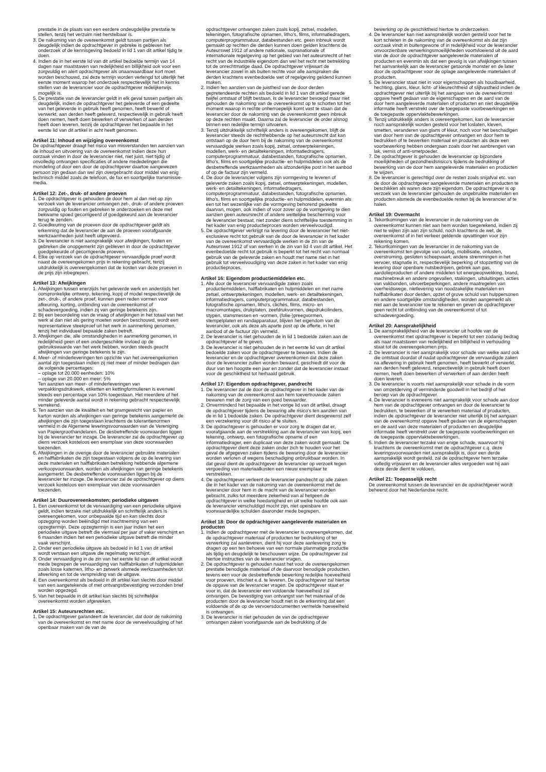prestatie in de plaats van een eerdere ondeugdelijke prestatie te stellen, tenzij het verzuim niet herstelbaar is.
3. De nakoming van de overeenkomst geldt tussen partijen als deugdelijk indien de opdrachtgever in gebreke is gebleven het onderzoek of de kennisgeving bedoeld in lid 1 van dit artikel tijdig te doen.
4. Indien de in het eerste lid van dit artikel bedoelde termijn van 14 dagen naar maatstaven van redelijkheid en billijkheid ook voor een zorgvuldig en alert opdrachtgever als onaanvaardbaar kort moet worden beschouwd, zal deze termijn worden verlengd tot uiterlijk het eerste moment waarop het onderzoek respectievelijk het in kennis stellen van de leverancier voor de opdrachtgever redelijkerwijs mogelijk is.
5. De prestatie van de leverancier geldt in elk geval tussen partijen als deugdelijk, indien de opdrachtgever het geleverde of een gedeelte van het geleverde in gebruik heeft genomen, heeft bewerkt of verwerkt, aan derden heeft geleverd, respectievelijk in gebruik heeft doen nemen, heeft doen bewerken of verwerken of aan derden heeft doen leveren, tenzij de opdrachtgever het bepaalde in het eerste lid van dit artikel in acht heeft genomen.
Artikel 11: Inhoud en wijziging overeenkomst
De opdrachtgever draagt het risico van misverstanden ten aanzien van de inhoud en uitvoering van de overeenkomst indien deze hun oorzaak vinden in door de leverancier niet, niet juist, niet tijdig of onvolledig ontvangen specificaties of andere mededelingen die mondeling of door een door de opdrachtgever daartoe aangewezen persoon zijn gedaan dan wel zijn overgebracht door middel van enig technisch middel zoals de telefoon, de fax en soortgelijke transmissie-media.
Artikel 12: Zet-, druk- of andere proeven
1. De opdrachtgever is gehouden de door hem al dan niet op zijn verzoek van de leverancier ontvangen zet-, druk- of andere proeven zorgvuldig op fouten en gebreken te onderzoeken en deze met bekwame spoed gecorrigeerd of goedgekeurd aan de leverancier terug te zenden.
2. Goedkeuring van de proeven door de opdrachtgever geldt als erkenning dat de leverancier de aan de proeven voorafgaande werkzaamheden juist heeft uitgevoerd.
3. De leverancier is niet aansprakelijk voor afwijkingen, fouten en gebreken die onopgemerkt zijn gebleven in door de opdrachtgever goedgekeurde of gecorrigeerde proeven.
4. Elke op verzoek van de opdrachtgever vervaardigde proef wordt naast de overeengekomen prijs in rekening gebracht, tenzij uitdrukkelijk is overeengekomen dat de kosten van deze proeven in de prijs zijn inbegrepen.
Artikel 13: Afwijkingen
1. Afwijkingen tussen enerzijds het geleverde werk en anderzijds het oorspronkelijke ontwerp, tekening, kopij of model respectievelijk de zet-, druk-, of andere proef, kunnen geen reden vormen voor afkeuring, korting, ontbinding van de overeenkomst of schadevergoeding, indien zij van geringe betekenis zijn.
2. Bij een beoordeling van de vraag of afwijkingen in het totaal van het werk al dan niet als gering moeten worden beschouwd, wordt een representatieve steekproef uit het werk in aanmerking genomen, tenzij het individueel bepaalde zaken betreft.
3. Afwijkingen die, alle omstandigheden in aanmerking genomen, in redelijkheid geen of een ondergeschikte invloed op de gebruikswaarde van het werk hebben, worden steeds geacht afwijkingen van geringe betekenis te zijn.
4. Meer- of minderleveringen ten opzichte van het overeengekomen aantal zijn toegestaan indien zij niet meer of minder bedragen dan de volgende percentages:
– oplage tot 20.000 eenheden: 10%
– oplage van 20.000 en meer: 5%
Ten aanzien van meer- of minderleveringen van verpakkingsdrukwerk, etiketten en kettingformulieren is evenwel steeds een percentage van 10% toegestaan. Het meerdere of het minder geleverde aantal wordt in rekening gebracht respectievelijk verrekend.
5. Ten aanzien van de kwaliteit en het gramgewicht van papier en karton worden als afwijkingen van geringe betekenis aangemerkt de afwijkingen die zijn toegestaan krachtens de tolerantienormen vermeld in de Algemene leveringsvoorwaarden van de Vereniging van Papiergroothandelaren. De desbetreffende voorwaarden liggen bij de leverancier ter inzage. De leverancier zal de opdrachtgever op diens verzoek kosteloos een exemplaar van deze voorwaarden toezenden.
6. Afwijkingen in de overige door de leverancier gebruikte materialen en halffabrikaten die zijn toegestaan volgens de op de levering van deze materialen en halffabrikaten betrekking hebbende algemene verkoopvoorwaarden, worden als afwijkingen van geringe betekenis aangemerkt. De desbetreffende voorwaarden liggen bij de leverancier ter inzage. De leverancier zal de opdrachtgever op diens verzoek kosteloos een exemplaar van deze voorwaarden toezenden.
Artikel 14: Duurovereenkomsten; periodieke uitgaven
1. Een overeenkomst tot de vervaardiging van een periodieke uitgave geldt, indien terzake niet uitdrukkelijk en schriftelijk anders is overeengekomen, voor onbepaalde tijd en kan slechts door opzegging worden beëindigd met inachtneming van een opzegtermijn. Deze opzegtermijn is een jaar indien het een periodieke uitgave betreft die viermaal per jaar of vaker verschijnt en 6 maanden indien het een periodieke uitgave betreft die minder vaak verschijnt.
2. Onder een periodieke uitgave als bedoeld in lid 1 van dit artikel wordt verstaan een uitgave die regelmatig verschijnt.
3. Onder vervaardiging in de zin van het eerste lid van dit artikel wordt mede begrepen de vervaardiging van halffabrikaten of hulpmiddelen zoals losse katernen, litho- en zetwerk alsmede werkzaamheden tot afwerking en tot de verspreiding van de uitgave.
4. Een overeenkomst als bedoeld in dit artikel kan slechts door middel van een aangetekende of met ontvangstbevestiging verzonden brief worden opgezegd.
5. Van het bepaalde in dit artikel kan slechts bij schriftelijke overeenkomst worden afgeweken.
Artikel 15: Auteursrechten etc.
1. De opdrachtgever garandeert de leverancier, dat door de nakoming van de overeenkomst en met name door de verveelvoudiging of het openbaar maken van de van de
opdrachtgever ontvangen zaken zoals kopij, zetsel, modellen, tekeningen, fotografische opnamen, litho's, films, informatiedragers, computerprogrammatuur, databestanden etc. geen inbreuk wordt gemaakt op rechten die derden kunnen doen gelden krachtens de Auteurswet 1912 of andere nationale, supranationale of internationale regelgeving op het gebied van het auteursrecht of het recht van de industriële eigendom dan wel het recht met betrekking tot de onrechtmatige daad. De opdrachtgever vrijwaart de leverancier zowel in als buiten rechte voor alle aanspraken die derden krachtens evenbedoelde wet of regelgeving geldend kunnen maken.
2. Indien ten aanzien van de juistheid van de door derden gepretendeerde rechten als bedoeld in lid 1 van dit artikel gerede twijfel ontstaat of blijft bestaan, is de leverancier bevoegd maar niet gehouden de nakoming van de overeenkomst op te schorten tot het moment waarop in rechte onherroepelijk komt vast te staan dat de leverancier door de nakoming van de overeenkomst geen inbreuk op deze rechten maakt. Daarna zal de leverancier de order alsnog binnen een redelijke termijn uitvoeren.
3. Tenzij uitdrukkelijk schriftelijk anders is overeengekomen, blijft de leverancier steeds de rechthebbende op het auteursrecht dat kan ontstaan op de door hem bij de nakoming van de overeenkomst vervaardigde werken zoals kopij, zetsel, ontwerptekeningen, modellen, werk- en detailtekeningen, informatiedragers, computerprogrammatuur, databestanden, fotografische opnamen, litho's, films en soortgelijke productie- en hulpmiddelen ook als de desbetreffende werkzaamheden als afzonderlijke post in het aanbod of op de factuur zijn vermeld.
4. De door de leverancier volgens zijn vormgeving te leveren of geleverde zaken zoals kopij, zetsel, ontwerptekeningen, modellen, werk- en detailtekeningen, informatiedragers, computerprogrammatuur, databestanden, fotografische opnamen, litho's, films en soortgelijke productie- en hulpmiddelen, evenmin als een tot het wezenlijke van die vormgeving behorend gedeelte daarvan, mogen, ook indien of voor zover op de vormgeving te dien aanzien geen auteursrecht of andere wettelijke bescherming voor de leverancier bestaat, niet zonder diens schriftelijke toestemming in het kader van enig productieproces worden verveelvoudigd.
5. De opdrachtgever verkrijgt na levering door de leverancier het niet-exclusieve recht tot gebruik van de door de leverancier in het kader van de overeenkomst vervaardigde werken in de zin van de Auteurswet 1912 of van werken in de zin van lid 4 van dit artikel. Het evenbedoelde recht tot gebruik is beperkt tot het recht van normaal gebruik van de geleverde zaken en houdt met name niet in het gebruik tot verveelvoudiging van deze zaken in het kader van enig productieproces.
Artikel 16: Eigendom productiemiddelen etc.
1. Alle door de leverancier vervaardigde zaken zoals productiemiddelen, halffabrikaten en hulpmiddelen en met name zetsel, ontwerptekeningen, modellen, werk- en detailtekeningen, informatiedragers, computerprogrammatuur, databestanden, fotografische opnamen, litho's, clichés, films, micro- en macromontages, drukplaten, zeefdrukvormen, diepdrukcilinders, stypen, stansmessen en -vormen, (folie-)preegvormen, stempelplaten en randapparatuur, blijven het eigendom van de leverancier, ook als deze als aparte post op de offerte, in het aanbod of de factuur zijn vermeld.
2. De leverancier is niet gehouden de in lid 1 bedoelde zaken aan de opdrachtgever af te geven.
3. De leverancier is niet gehouden de in het eerste lid van dit artikel bedoelde zaken voor de opdrachtgever te bewaren. Indien de leverancier en de opdrachtgever overeenkomen dat deze zaken door de leverancier zullen worden bewaard, geschiedt dit voor de duur van ten hoogste een jaar en zonder dat de leverancier instaat voor de geschiktheid tot herhaald gebruik.
Artikel 17: Eigendom opdrachtgever, pandrecht
1. De leverancier zal de door de opdrachtgever in het kader van de nakoming van de overeenkomst aan hem toevertrouwde zaken bewaren met de zorg van een goed bewaarder.
2. Onverminderd het bepaalde in het vorige lid van dit artikel, draagt de opdrachtgever tijdens de bewaring alle risico's ten aanzien van de in lid 1 bedoelde zaken. De opdrachtgever dient desgewenst zelf een verzekering voor dit risico af te sluiten.
3. De opdrachtgever is gehouden er voor zorg te dragen dat er, voorafgaande aan de verstrekking aan de leverancier van kopij, een tekening, ontwerp, een fotografische opname of een informatiedrager, een duplicaat van deze zaken wordt gemaakt. De opdrachtgever dient deze zaken onder zich te houden voor het geval de afgegeven zaken tijdens de bewaring door de leverancier worden verloren of wegens beschadiging onbruikbaar worden. In dat geval dient de opdrachtgever de leverancier op verzoek tegen vergoeding van materiaalkosten een nieuw exemplaar te verstrekken.
4. De opdrachtgever verleent de leverancier pandrecht op alle zaken die in het kader van de nakoming van de overeenkomst met de leverancier door hem in de macht van de leverancier worden gebracht, zulks tot meerdere zekerheid van al hetgeen de opdrachtgever in welke hoedanigheid en uit welke hoofde ook aan de leverancier verschuldigd mocht zijn, niet opeisbare en voorwaardelijke schulden daaronder mede begrepen.
Artikel 18: Door de opdrachtgever aangeleverde materialen en producten
1. Indien de opdrachtgever met de leverancier is overeengekomen, dat de opdrachtgever materiaal of producten ter bedrukking of ter verwerking zal aanleveren, dient hij voor deze aanlevering zorg te dragen op een ten behoeve van een normale planmatige productie als tijdig en deugdelijk te beschouwen wijze. De opdrachtgever zal hiertoe instructies van de leverancier vragen.
2. De opdrachtgever is gehouden naast het voor de overeengekomen prestatie benodigde materiaal of de daarvoor benodigde producten, tevens een voor de desbetreffende bewerking redelijke hoeveelheid voor proeven, inschiet e.d. te leveren. De opdrachtgever zal hiertoe de opgave van de leverancier vragen. De opdrachtgever staat er voor in, dat de leverancier een voldoende hoeveelheid zal ontvangen. De bevestiging van ontvangst van het materiaal of de producten door de leverancier houdt niet in de erkenning dat een voldoende of de op de vervoersdocumenten vermelde hoeveelheid is ontvangen.
3. De leverancier is niet gehouden de van de opdrachtgever ontvangen zaken voorafgaande aan de bedrukking of de
bewerking op de geschiktheid hiertoe te onderzoeken.
4. De leverancier kan niet aansprakelijk worden gesteld voor het te kort schieten in de nakoming van de overeenkomst als dat zijn oorzaak vindt in buitengewone of in redelijkheid voor de leverancier onvoorzienbare verwerkingsmoeilijkheden voortvloeiend uit de aard van de door de opdrachtgever aangeleverde materialen of producten en evenmin als dat een gevolg is van afwijkingen tussen het aanvankelijk aan de leverancier getoonde monster en de later door de opdrachtgever voor de oplage aangeleverde materialen of producten.
5. De leverancier staat niet in voor eigenschappen als houdbaarheid, hechting, glans, kleur, licht- of kleurechtheid of slijtvastheid indien de opdrachtgever niet uiterlijk bij het aangaan van de overeenkomst opgave heeft gedaan van de eigenschappen en de aard van de door hem aangeleverde materialen of producten en niet deugdelijke informatie heeft verstrekt over de toegepaste voorbewerkingen en de toegepaste oppervlaktebewerkingen.
6. Tenzij uitdrukkelijk anders is overeengekomen, kan de leverancier noch aansprakelijk worden gesteld voor het loslaten, kleven, smetten, veranderen van glans of kleur, noch voor het beschadigen van door hem van de opdrachtgever ontvangen en door hem te bedrukken of te bewerken materiaal en producten als deze een voorbewerking hebben ondergaan zoals door het aanbrengen van lak, vernis of anti-smetpoeder.
7. De opdrachtgever is gehouden de leverancier op bijzondere moeilijkheden of gezondheidsrisico's tijdens de bedrukking of bewerking van de door hem aangeleverde materialen en producten te wijzen.
8. De leverancier is gerechtigd over de resten zoals snijafval etc. van de door de opdrachtgever aangeleverde materialen en producten te beschikken als waren deze zijn eigendom. De opdrachtgever is op verzoek van de leverancier gehouden de ongebruikte materialen en producten alsmede de evenbedoelde resten bij de leverancier af te halen.
Artikel 19: Overmacht
1. Tekortkomingen van de leverancier in de nakoming van de overeenkomst kunnen niet aan hem worden toegerekend, indien zij niet te wijten zijn aan zijn schuld, noch krachtens de wet, de overeenkomst of in het verkeer geldende opvattingen voor zijn rekening komen.
2. Tekortkomingen van de leverancier in de nakoming van de overeenkomst ten gevolge van oorlog, mobilisatie, onlusten, overstroming, gesloten scheepvaart, andere stremmingen in het vervoer, stagnatie in, respectievelijk beperking of stopzetting van de levering door openbare nutsbedrijven, gebrek aan gas, aardolieproducten of andere middelen tot energieopwekking, brand, machinebreuk en andere ongevallen, stakingen, uitsluitingen, acties van vakbonden, uitvoerbeperkingen, andere maatregelen van overheidswege, nietlevering van noodzakelijke materialen en halffabrikaten door derden, opzet of grove schuld van hulppersonen en andere soortgelijke omstandigheden, worden aangemerkt als niet aan de leverancier toe te rekenen en geven de opdrachtgever geen recht tot ontbinding van de overeenkomst of tot schadevergoeding.
Artikel 20: Aansprakelijkheid
1. De aansprakelijkheid van de leverancier uit hoofde van de overeenkomst met opdrachtgever is beperkt tot een zodanig bedrag als naar maatstaven van redelijkheid en billijkheid in verhouding staat tot de overeengekomen prijs.
2. De leverancier is niet aansprakelijk voor schade van welke aard ook die ontstaat doordat of nadat opdrachtgever de vervaardigde zaken na aflevering in gebruik heeft genomen, heeft bewerkt of verwerkt, aan derden heeft geleverd, respectievelijk in gebruik heeft doen nemen, heeft doen bewerken of verwerken of aan derden heeft doen leveren.
3. De leverancier is voorts niet aansprakelijk voor schade in de vorm van omzetderving of verminderde goodwill in het bedrijf of het beroep van de opdrachtgever.
4. De leverancier is eveneens niet aansprakelijk voor schade aan door hem van de opdrachtgever ontvangen en door de leverancier te bedrukken, te bewerken of te verwerken materiaal of producten, indien de opdrachtgever de leverancier niet uiterlijk bij het aangaan van de overeenkomst opgave heeft gedaan van de eigenschappen en de aard van deze materialen of producten en deugdelijke informatie heeft verstrekt over de toegepaste voorbewerkingen en de toegepaste oppervlaktebewerkingen.
5. Indien de leverancier terzake van enige schade, waarvoor hij krachtens de overeenkomst met de opdrachtgever c.q. deze leveringsvoorwaarden niet aansprakelijk is, door een derde aansprakelijk wordt gesteld, zal de opdrachtgever hem terzake volledig vrijwaren en de leverancier alles vergoeden wat hij aan deze derde dient te voldoen.
Artikel 21: Toepasselijk recht
De overeenkomst tussen de leverancier en de opdrachtgever wordt beheerst door het Nederlandse recht.